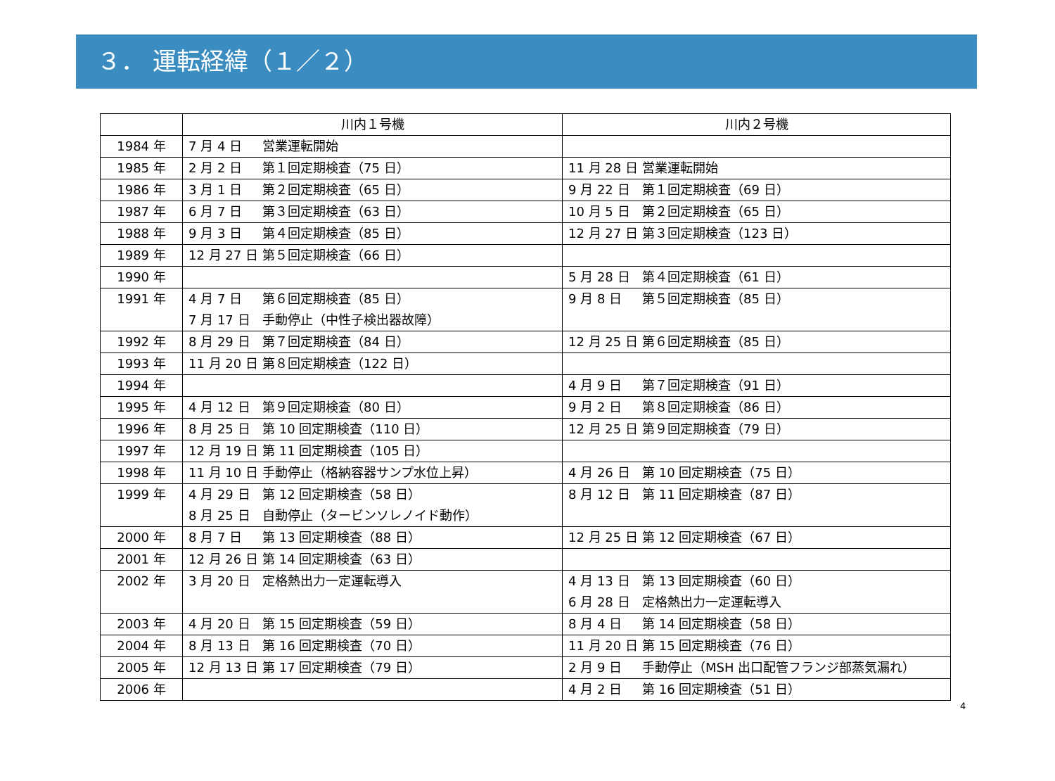３． 運転経緯（１／２）
| | 川内１号機 | 川内２号機 |
| --- | --- | --- |
| 1984 年 | 7 月 4 日 営業運転開始 | |
| 1985 年 | 2 月 2 日 第１回定期検査（75 日） | 11 月 28 日 営業運転開始 |
| 1986 年 | 3 月 1 日 第２回定期検査（65 日） | 9 月 22 日 第１回定期検査（69 日） |
| 1987 年 | 6 月 7 日 第３回定期検査（63 日） | 10 月 5 日 第２回定期検査（65 日） |
| 1988 年 | 9 月 3 日 第４回定期検査（85 日） | 12 月 27 日 第３回定期検査（123 日） |
| 1989 年 | 12 月 27 日 第５回定期検査（66 日） | |
| 1990 年 | | 5 月 28 日 第４回定期検査（61 日） |
| 1991 年 | 4 月 7 日 第６回定期検査（85 日） 7 月 17 日 手動停止（中性子検出器故障） | 9 月 8 日 第５回定期検査（85 日） |
| 1992 年 | 8 月 29 日 第７回定期検査（84 日） | 12 月 25 日 第６回定期検査（85 日） |
| 1993 年 | 11 月 20 日 第８回定期検査（122 日） | |
| 1994 年 | | 4 月 9 日 第７回定期検査（91 日） |
| 1995 年 | 4 月 12 日 第９回定期検査（80 日） | 9 月 2 日 第８回定期検査（86 日） |
| 1996 年 | 8 月 25 日 第 10 回定期検査（110 日） | 12 月 25 日 第９回定期検査（79 日） |
| 1997 年 | 12 月 19 日 第 11 回定期検査（105 日） | |
| 1998 年 | 11 月 10 日 手動停止（格納容器サンプ水位上昇） | 4 月 26 日 第 10 回定期検査（75 日） |
| 1999 年 | 4 月 29 日 第 12 回定期検査（58 日） 8 月 25 日 自動停止（タービンソレノイド動作） | 8 月 12 日 第 11 回定期検査（87 日） |
| 2000 年 | 8 月 7 日 第 13 回定期検査（88 日） | 12 月 25 日 第 12 回定期検査（67 日） |
| 2001 年 | 12 月 26 日 第 14 回定期検査（63 日） | |
| 2002 年 | 3 月 20 日 定格熱出力一定運転導入 | 4 月 13 日 第 13 回定期検査（60 日） 6 月 28 日 定格熱出力一定運転導入 |
| 2003 年 | 4 月 20 日 第 15 回定期検査（59 日） | 8 月 4 日 第 14 回定期検査（58 日） |
| 2004 年 | 8 月 13 日 第 16 回定期検査（70 日） | 11 月 20 日 第 15 回定期検査（76 日） |
| 2005 年 | 12 月 13 日 第 17 回定期検査（79 日） | 2 月 9 日 手動停止（MSH 出口配管フランジ部蒸気漏れ） |
| 2006 年 | | 4 月 2 日 第 16 回定期検査（51 日） |
4